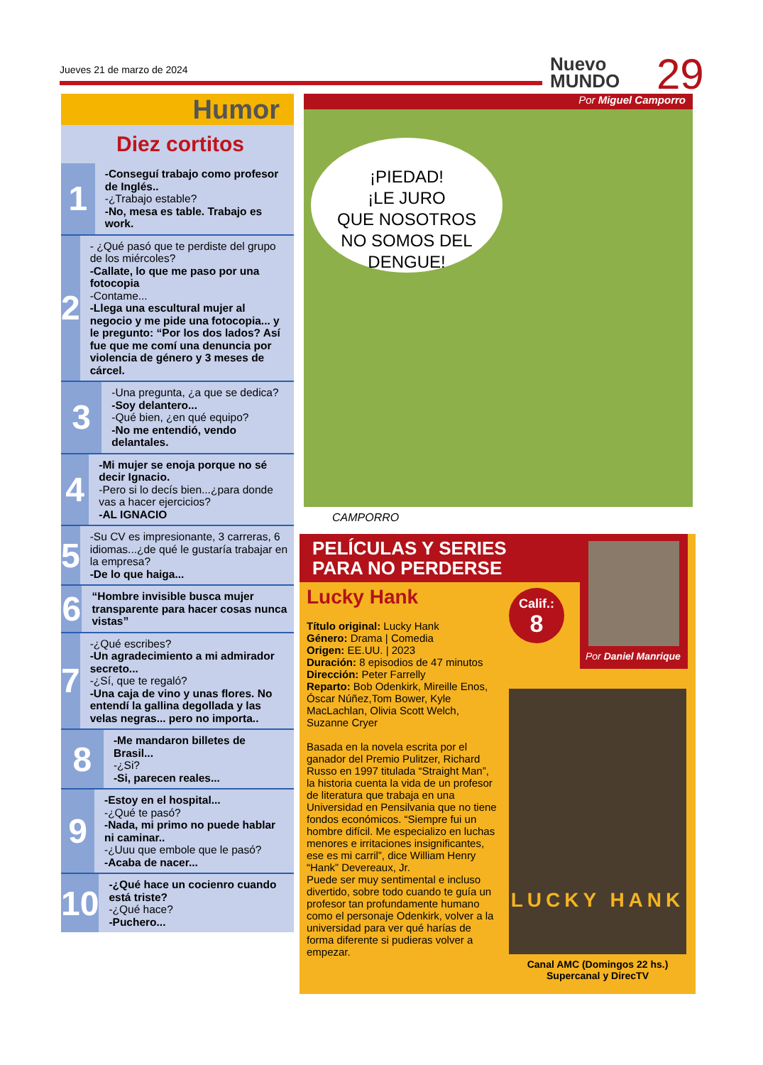Jueves 21 de marzo de 2024
Nuevo
MUNDO
29
Humor
Diez cortitos
1
-Conseguí trabajo como profesor de Inglés..
-¿Trabajo estable?
-No, mesa es table. Trabajo es work.
2
- ¿Qué pasó que te perdiste del grupo de los miércoles?
-Callate, lo que me paso por una fotocopia
-Contame...
-Llega una escultural mujer al negocio y me pide una fotocopia... y le pregunto: “Por los dos lados? Así fue que me comí una denuncia por violencia de género y 3 meses de cárcel.
3
-Una pregunta, ¿a que se dedica?
-Soy delantero...
-Qué bien, ¿en qué equipo?
-No me entendió, vendo delantales.
4
-Mi mujer se enoja porque no sé decir Ignacio.
-Pero si lo decís bien...¿para donde vas a hacer ejercicios?
-AL IGNACIO
5
-Su CV es impresionante, 3 carreras, 6 idiomas...¿de qué le gustaría trabajar en la empresa?
-De lo que haiga...
6
“Hombre invisible busca mujer transparente para hacer cosas nunca vistas”
7
-¿Qué escribes?
-Un agradecimiento a mi admirador secreto...
-¿Sí, que te regaló?
-Una caja de vino y unas flores. No entendí la gallina degollada y las velas negras... pero no importa..
8
-Me mandaron billetes de Brasil...
-¿Si?
-Si, parecen reales...
9
-Estoy en el hospital...
-¿Qué te pasó?
-Nada, mi primo no puede hablar ni caminar..
-¿Uuu que embole que le pasó?
-Acaba de nacer...
10
-¿Qué hace un cocienro cuando está triste?
-¿Qué hace?
-Puchero...
Por Miguel Camporro
¡PIEDAD!
¡LE JURO
QUE NOSOTROS
NO SOMOS DEL
DENGUE!
CAMPORRO
PELÍCULAS Y SERIES
PARA NO PERDERSE
Por Daniel Manrique
Calif.:
8
Lucky Hank
Título original: Lucky Hank
Género: Drama | Comedia
Origen: EE.UU. | 2023
Duración: 8 episodios de 47 minutos
Dirección: Peter Farrelly
Reparto: Bob Odenkirk, Mireille Enos, Óscar Núñez,Tom Bower, Kyle MacLachlan, Olivia Scott Welch, Suzanne Cryer
Basada en la novela escrita por el ganador del Premio Pulitzer, Richard Russo en 1997 titulada “Straight Man”, la historia cuenta la vida de un profesor de literatura que trabaja en una Universidad en Pensilvania que no tiene fondos económicos. “Siempre fui un hombre difícil. Me especializo en luchas menores e irritaciones insignificantes, ese es mi carril”, dice William Henry “Hank” Devereaux, Jr.
Puede ser muy sentimental e incluso divertido, sobre todo cuando te guía un profesor tan profundamente humano como el personaje Odenkirk, volver a la universidad para ver qué harías de forma diferente si pudieras volver a empezar.
LUCKY HANK
Canal AMC (Domingos 22 hs.)
Supercanal y DirecTV